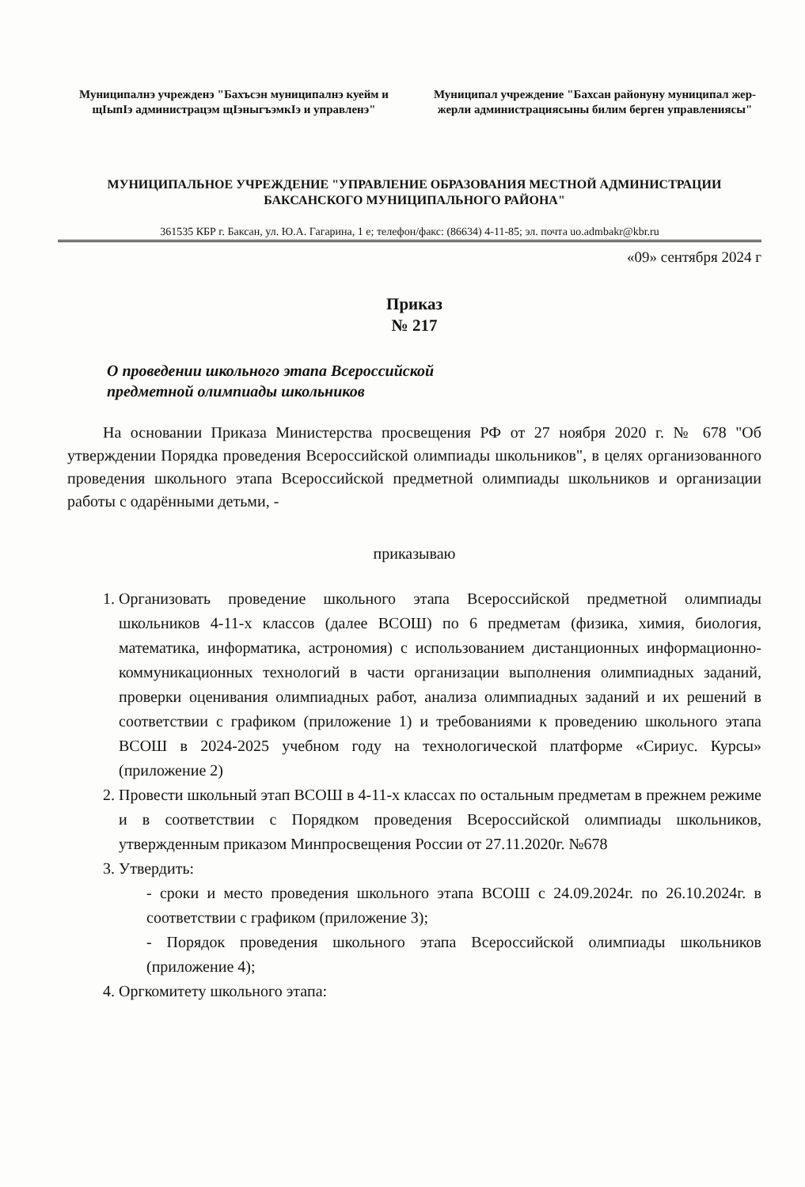Муниципалнэ учрежденэ "Бахъсэн муниципалнэ куейм и щIыпIэ администрацэм щIэныгъэмкIэ и управленэ"
Муниципал учреждение "Бахсан районуну муниципал жер-жерли администрациясыны билим берген управлениясы"
МУНИЦИПАЛЬНОЕ УЧРЕЖДЕНИЕ "УПРАВЛЕНИЕ ОБРАЗОВАНИЯ МЕСТНОЙ АДМИНИСТРАЦИИ БАКСАНСКОГО МУНИЦИПАЛЬНОГО РАЙОНА"
361535 КБР г. Баксан, ул. Ю.А. Гагарина, 1 е; телефон/факс: (86634) 4-11-85; эл. почта uo.admbakr@kbr.ru
«09» сентября 2024 г
Приказ
№ 217
О проведении школьного этапа Всероссийской
предметной олимпиады школьников
На основании Приказа Министерства просвещения РФ от 27 ноября 2020 г. № 678 "Об утверждении Порядка проведения Всероссийской олимпиады школьников", в целях организованного проведения школьного этапа Всероссийской предметной олимпиады школьников и организации работы с одарёнными детьми, -
приказываю
1. Организовать проведение школьного этапа Всероссийской предметной олимпиады школьников 4-11-х классов (далее ВСОШ) по 6 предметам (физика, химия, биология, математика, информатика, астрономия) с использованием дистанционных информационно-коммуникационных технологий в части организации выполнения олимпиадных заданий, проверки оценивания олимпиадных работ, анализа олимпиадных заданий и их решений в соответствии с графиком (приложение 1) и требованиями к проведению школьного этапа ВСОШ в 2024-2025 учебном году на технологической платформе «Сириус. Курсы» (приложение 2)
2. Провести школьный этап ВСОШ в 4-11-х классах по остальным предметам в прежнем режиме и в соответствии с Порядком проведения Всероссийской олимпиады школьников, утвержденным приказом Минпросвещения России от 27.11.2020г. №678
3. Утвердить:
- сроки и место проведения школьного этапа ВСОШ с 24.09.2024г. по 26.10.2024г. в соответствии с графиком (приложение 3);
- Порядок проведения школьного этапа Всероссийской олимпиады школьников (приложение 4);
4. Оргкомитету школьного этапа: